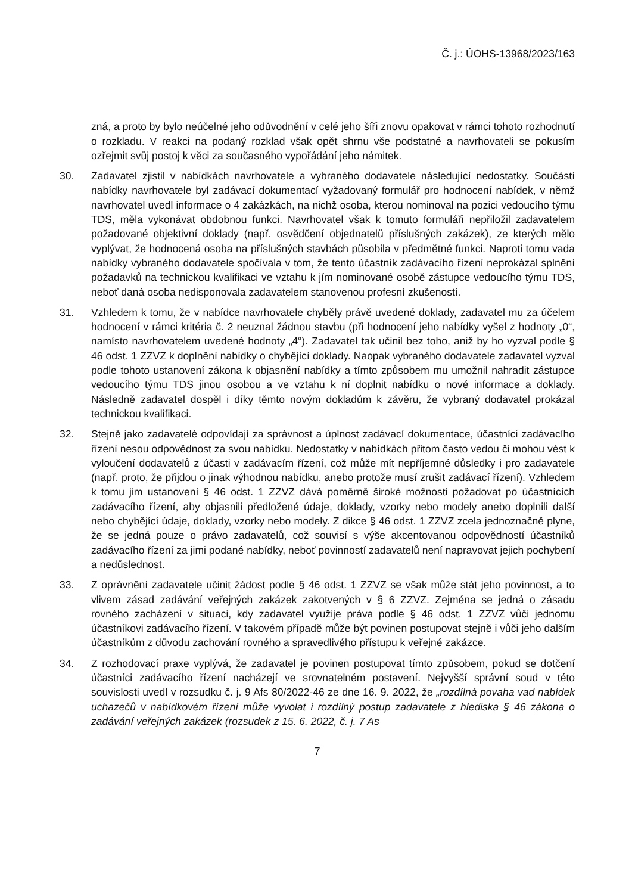Č. j.: ÚOHS-13968/2023/163
zná, a proto by bylo neúčelné jeho odůvodnění v celé jeho šíři znovu opakovat v rámci tohoto rozhodnutí o rozkladu. V reakci na podaný rozklad však opět shrnu vše podstatné a navrhovateli se pokusím ozřejmit svůj postoj k věci za současného vypořádání jeho námitek.
30. Zadavatel zjistil v nabídkách navrhovatele a vybraného dodavatele následující nedostatky. Součástí nabídky navrhovatele byl zadávací dokumentací vyžadovaný formulář pro hodnocení nabídek, v němž navrhovatel uvedl informace o 4 zakázkách, na nichž osoba, kterou nominoval na pozici vedoucího týmu TDS, měla vykonávat obdobnou funkci. Navrhovatel však k tomuto formuláři nepřiložil zadavatelem požadované objektivní doklady (např. osvědčení objednatelů příslušných zakázek), ze kterých mělo vyplývat, že hodnocená osoba na příslušných stavbách působila v předmětné funkci. Naproti tomu vada nabídky vybraného dodavatele spočívala v tom, že tento účastník zadávacího řízení neprokázal splnění požadavků na technickou kvalifikaci ve vztahu k jím nominované osobě zástupce vedoucího týmu TDS, neboť daná osoba nedisponovala zadavatelem stanovenou profesní zkušeností.
31. Vzhledem k tomu, že v nabídce navrhovatele chyběly právě uvedené doklady, zadavatel mu za účelem hodnocení v rámci kritéria č. 2 neuznal žádnou stavbu (při hodnocení jeho nabídky vyšel z hodnoty „0“, namísto navrhovatelem uvedené hodnoty „4“). Zadavatel tak učinil bez toho, aniž by ho vyzval podle § 46 odst. 1 ZZVZ k doplnění nabídky o chybějící doklady. Naopak vybraného dodavatele zadavatel vyzval podle tohoto ustanovení zákona k objasnění nabídky a tímto způsobem mu umožnil nahradit zástupce vedoucího týmu TDS jinou osobou a ve vztahu k ní doplnit nabídku o nové informace a doklady. Následně zadavatel dospěl i díky těmto novým dokladům k závěru, že vybraný dodavatel prokázal technickou kvalifikaci.
32. Stejně jako zadavatelé odpovídají za správnost a úplnost zadávací dokumentace, účastníci zadávacího řízení nesou odpovědnost za svou nabídku. Nedostatky v nabídkách přitom často vedou či mohou vést k vyloučení dodavatelů z účasti v zadávacím řízení, což může mít nepříjemné důsledky i pro zadavatele (např. proto, že přijdou o jinak výhodnou nabídku, anebo protože musí zrušit zadávací řízení). Vzhledem k tomu jim ustanovení § 46 odst. 1 ZZVZ dává poměrně široké možnosti požadovat po účastnících zadávacího řízení, aby objasnili předložené údaje, doklady, vzorky nebo modely anebo doplnili další nebo chybějící údaje, doklady, vzorky nebo modely. Z dikce § 46 odst. 1 ZZVZ zcela jednoznačně plyne, že se jedná pouze o právo zadavatelů, což souvisí s výše akcentovanou odpovědností účastníků zadávacího řízení za jimi podané nabídky, neboť povinností zadavatelů není napravovat jejich pochybení a nedůslednost.
33. Z oprávnění zadavatele učinit žádost podle § 46 odst. 1 ZZVZ se však může stát jeho povinnost, a to vlivem zásad zadávání veřejných zakázek zakotvených v § 6 ZZVZ. Zejména se jedná o zásadu rovného zacházení v situaci, kdy zadavatel využije práva podle § 46 odst. 1 ZZVZ vůči jednomu účastníkovi zadávacího řízení. V takovém případě může být povinen postupovat stejně i vůči jeho dalším účastníkům z důvodu zachování rovného a spravedlivého přístupu k veřejné zakázce.
34. Z rozhodovací praxe vyplývá, že zadavatel je povinen postupovat tímto způsobem, pokud se dotčení účastníci zadávacího řízení nacházejí ve srovnatelném postavení. Nejvyšší správní soud v této souvislosti uvedl v rozsudku č. j. 9 Afs 80/2022-46 ze dne 16. 9. 2022, že „rozdílná povaha vad nabídek uchazečů v nabídkovém řízení může vyvolat i rozdílný postup zadavatele z hlediska § 46 zákona o zadávání veřejných zakázek (rozsudek z 15. 6. 2022, č. j. 7 As
7